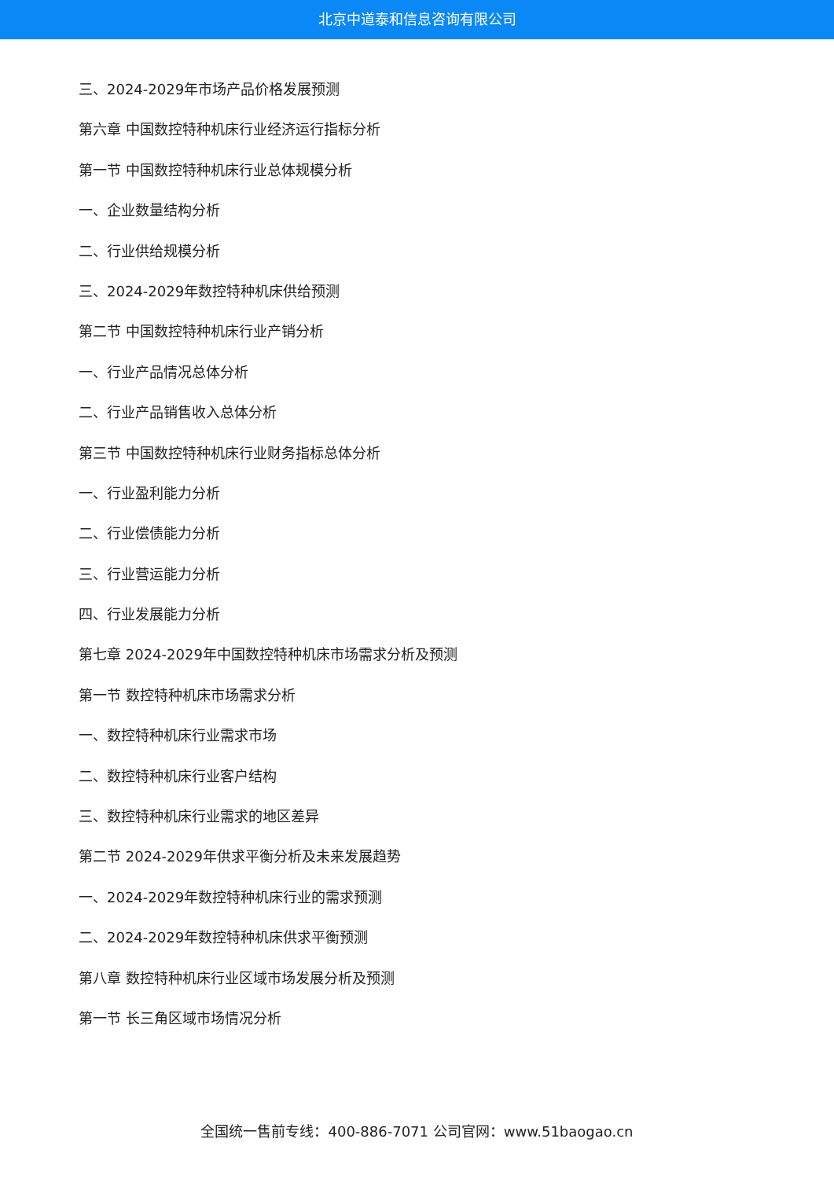北京中道泰和信息咨询有限公司
三、2024-2029年市场产品价格发展预测
第六章 中国数控特种机床行业经济运行指标分析
第一节 中国数控特种机床行业总体规模分析
一、企业数量结构分析
二、行业供给规模分析
三、2024-2029年数控特种机床供给预测
第二节 中国数控特种机床行业产销分析
一、行业产品情况总体分析
二、行业产品销售收入总体分析
第三节 中国数控特种机床行业财务指标总体分析
一、行业盈利能力分析
二、行业偿债能力分析
三、行业营运能力分析
四、行业发展能力分析
第七章 2024-2029年中国数控特种机床市场需求分析及预测
第一节 数控特种机床市场需求分析
一、数控特种机床行业需求市场
二、数控特种机床行业客户结构
三、数控特种机床行业需求的地区差异
第二节 2024-2029年供求平衡分析及未来发展趋势
一、2024-2029年数控特种机床行业的需求预测
二、2024-2029年数控特种机床供求平衡预测
第八章 数控特种机床行业区域市场发展分析及预测
第一节 长三角区域市场情况分析
全国统一售前专线：400-886-7071 公司官网：www.51baogao.cn